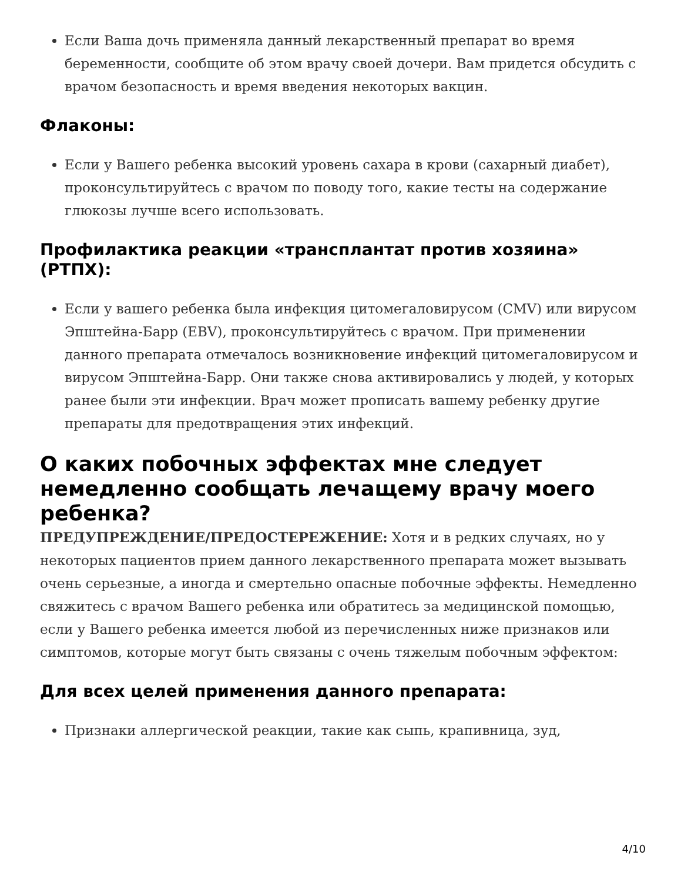Если Ваша дочь применяла данный лекарственный препарат во время беременности, сообщите об этом врачу своей дочери. Вам придется обсудить с врачом безопасность и время введения некоторых вакцин.
Флаконы:
Если у Вашего ребенка высокий уровень сахара в крови (сахарный диабет), проконсультируйтесь с врачом по поводу того, какие тесты на содержание глюкозы лучше всего использовать.
Профилактика реакции «трансплантат против хозяина» (РТПХ):
Если у вашего ребенка была инфекция цитомегаловирусом (CMV) или вирусом Эпштейна-Барр (EBV), проконсультируйтесь с врачом. При применении данного препарата отмечалось возникновение инфекций цитомегаловирусом и вирусом Эпштейна-Барр. Они также снова активировались у людей, у которых ранее были эти инфекции. Врач может прописать вашему ребенку другие препараты для предотвращения этих инфекций.
О каких побочных эффектах мне следует немедленно сообщать лечащему врачу моего ребенка?
ПРЕДУПРЕЖДЕНИЕ/ПРЕДОСТЕРЕЖЕНИЕ: Хотя и в редких случаях, но у некоторых пациентов прием данного лекарственного препарата может вызывать очень серьезные, а иногда и смертельно опасные побочные эффекты. Немедленно свяжитесь с врачом Вашего ребенка или обратитесь за медицинской помощью, если у Вашего ребенка имеется любой из перечисленных ниже признаков или симптомов, которые могут быть связаны с очень тяжелым побочным эффектом:
Для всех целей применения данного препарата:
Признаки аллергической реакции, такие как сыпь, крапивница, зуд,
4/10